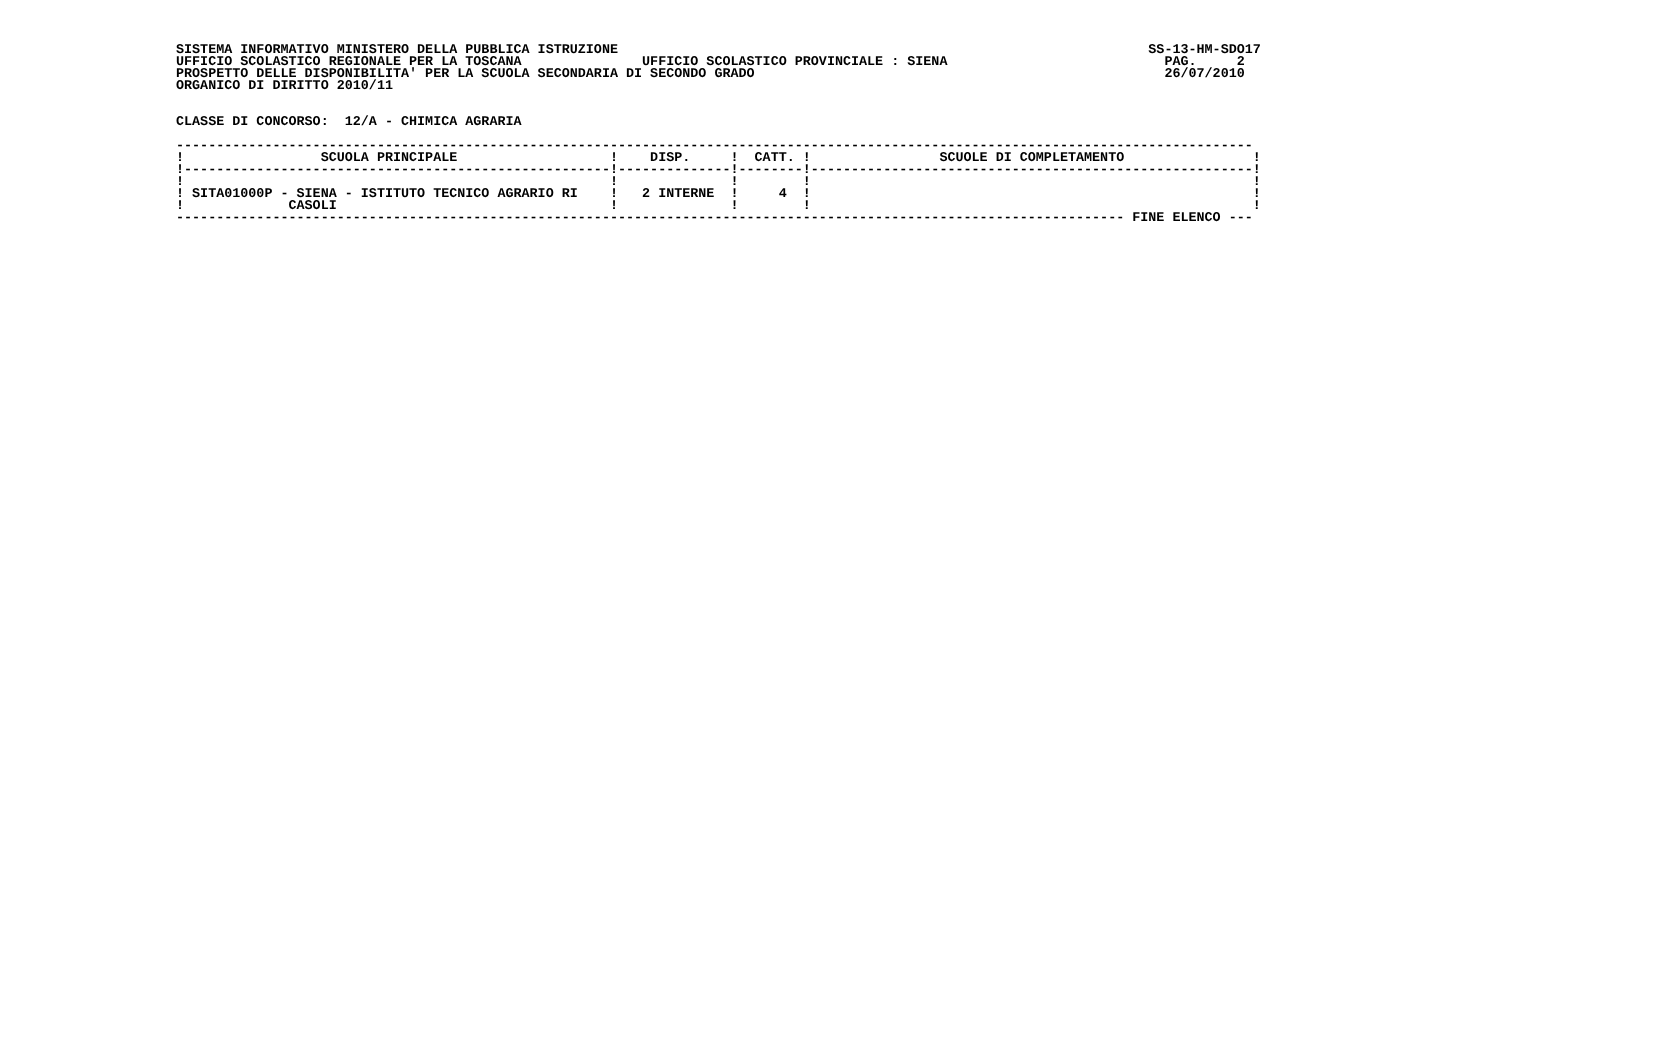SISTEMA INFORMATIVO MINISTERO DELLA PUBBLICA ISTRUZIONE                                                                  SS-13-HM-SDO17
UFFICIO SCOLASTICO REGIONALE PER LA TOSCANA               UFFICIO SCOLASTICO PROVINCIALE : SIENA                           PAG.     2
PROSPETTO DELLE DISPONIBILITA' PER LA SCUOLA SECONDARIA DI SECONDO GRADO                                                   26/07/2010
ORGANICO DI DIRITTO 2010/11


CLASSE DI CONCORSO:  12/A - CHIMICA AGRARIA

--------------------------------------------------------------------------------------------------------------------------------------
!                 SCUOLA PRINCIPALE                   !    DISP.     !  CATT. !                SCUOLE DI COMPLETAMENTO                !
!-----------------------------------------------------!--------------!--------!-------------------------------------------------------!
!                                                     !              !        !                                                       !
! SITA01000P - SIENA - ISTITUTO TECNICO AGRARIO RI    !   2 INTERNE  !     4  !                                                       !
!             CASOLI                                  !              !        !                                                       !
---------------------------------------------------------------------------------------------------------------------- FINE ELENCO ---